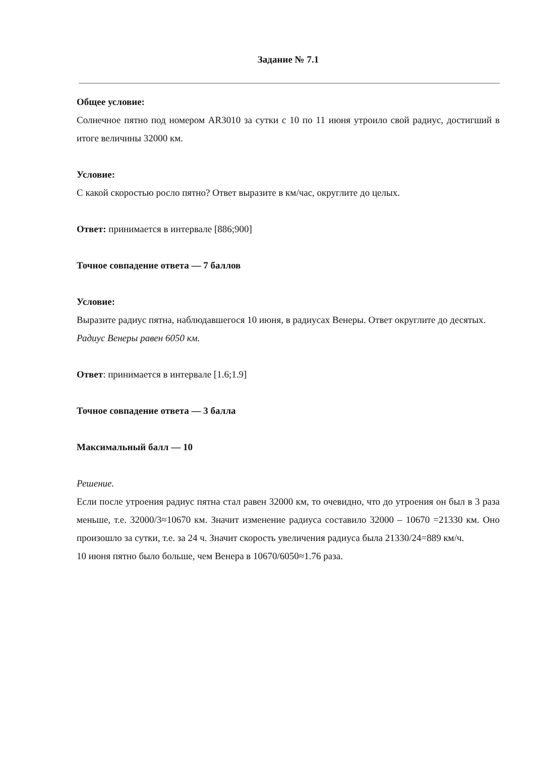Задание № 7.1
Общее условие:
Солнечное пятно под номером AR3010 за сутки с 10 по 11 июня утроило свой радиус, достигший в итоге величины 32000 км.
Условие:
С какой скоростью росло пятно? Ответ выразите в км/час, округлите до целых.
Ответ: принимается в интервале [886;900]
Точное совпадение ответа — 7 баллов
Условие:
Выразите радиус пятна, наблюдавшегося 10 июня, в радиусах Венеры. Ответ округлите до десятых.
Радиус Венеры равен 6050 км.
Ответ: принимается в интервале [1.6;1.9]
Точное совпадение ответа — 3 балла
Максимальный балл — 10
Решение.
Если после утроения радиус пятна стал равен 32000 км, то очевидно, что до утроения он был в 3 раза меньше, т.е. 32000/3≈10670 км. Значит изменение радиуса составило 32000 – 10670 =21330 км. Оно произошло за сутки, т.е. за 24 ч. Значит скорость увеличения радиуса была 21330/24=889 км/ч.
10 июня пятно было больше, чем Венера в 10670/6050≈1.76 раза.